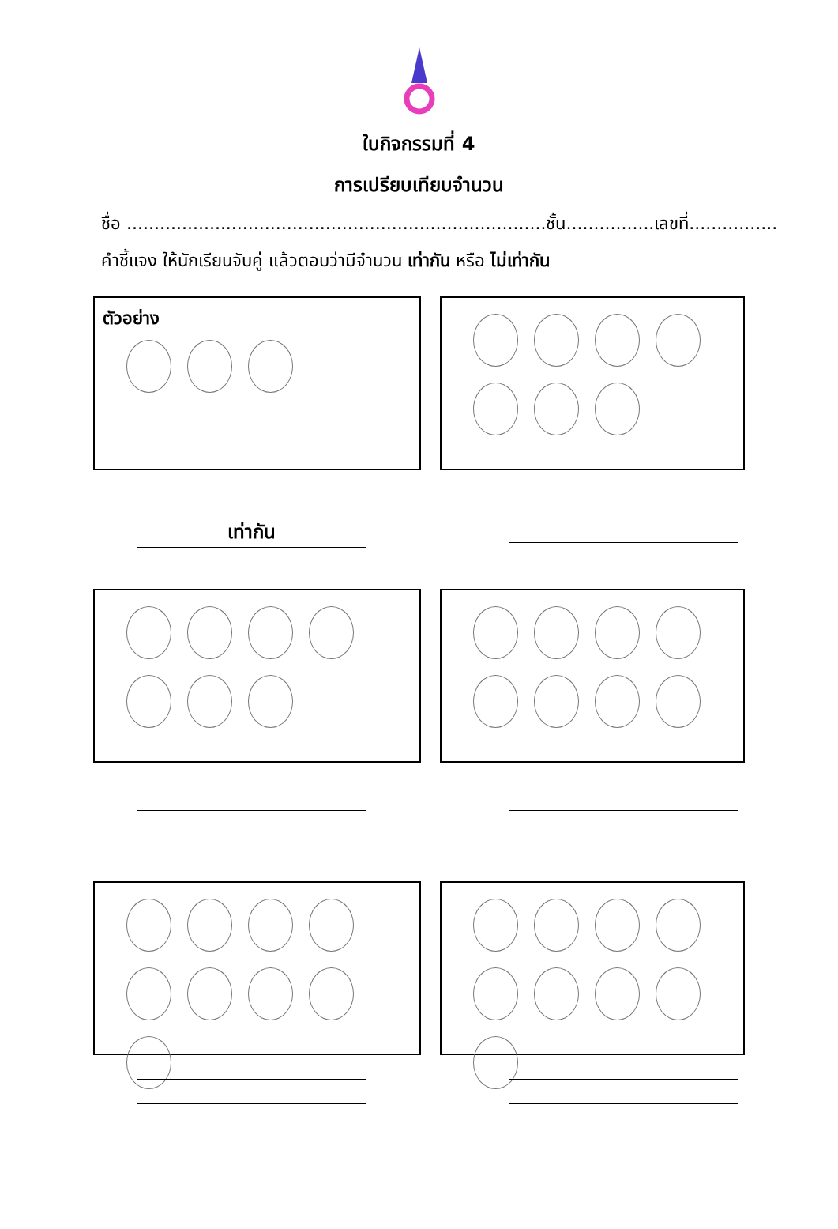ใบกิจกรรมที่ 4
การเปรียบเทียบจำนวน
ชื่อ ............................................................................ชั้น................เลขที่................
คำชี้แจง ให้นักเรียนจับคู่ แล้วตอบว่ามีจำนวน เท่ากัน หรือ ไม่เท่ากัน
ตัวอย่าง
เท่ากัน